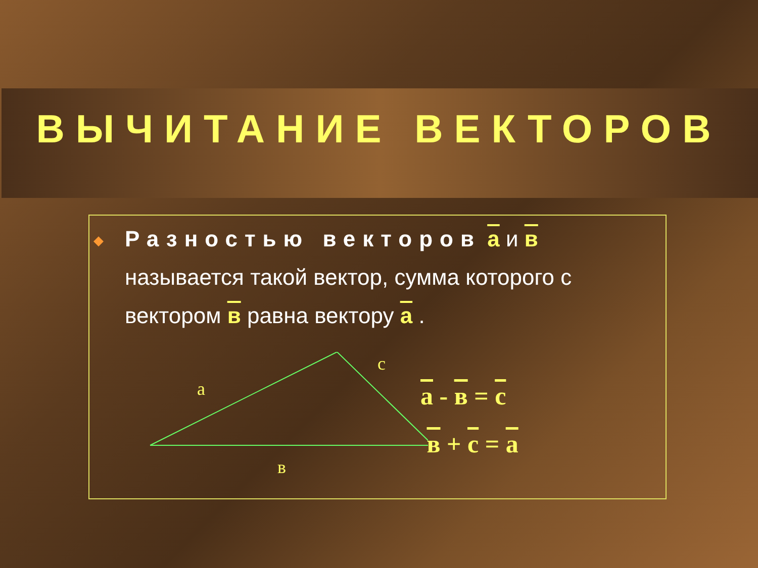ВЫЧИТАНИЕ ВЕКТОРОВ
◆
Разностью векторов а и в называется такой вектор, сумма которого с вектором в равна вектору а .
a
в
с
а - в = с
в + с = а